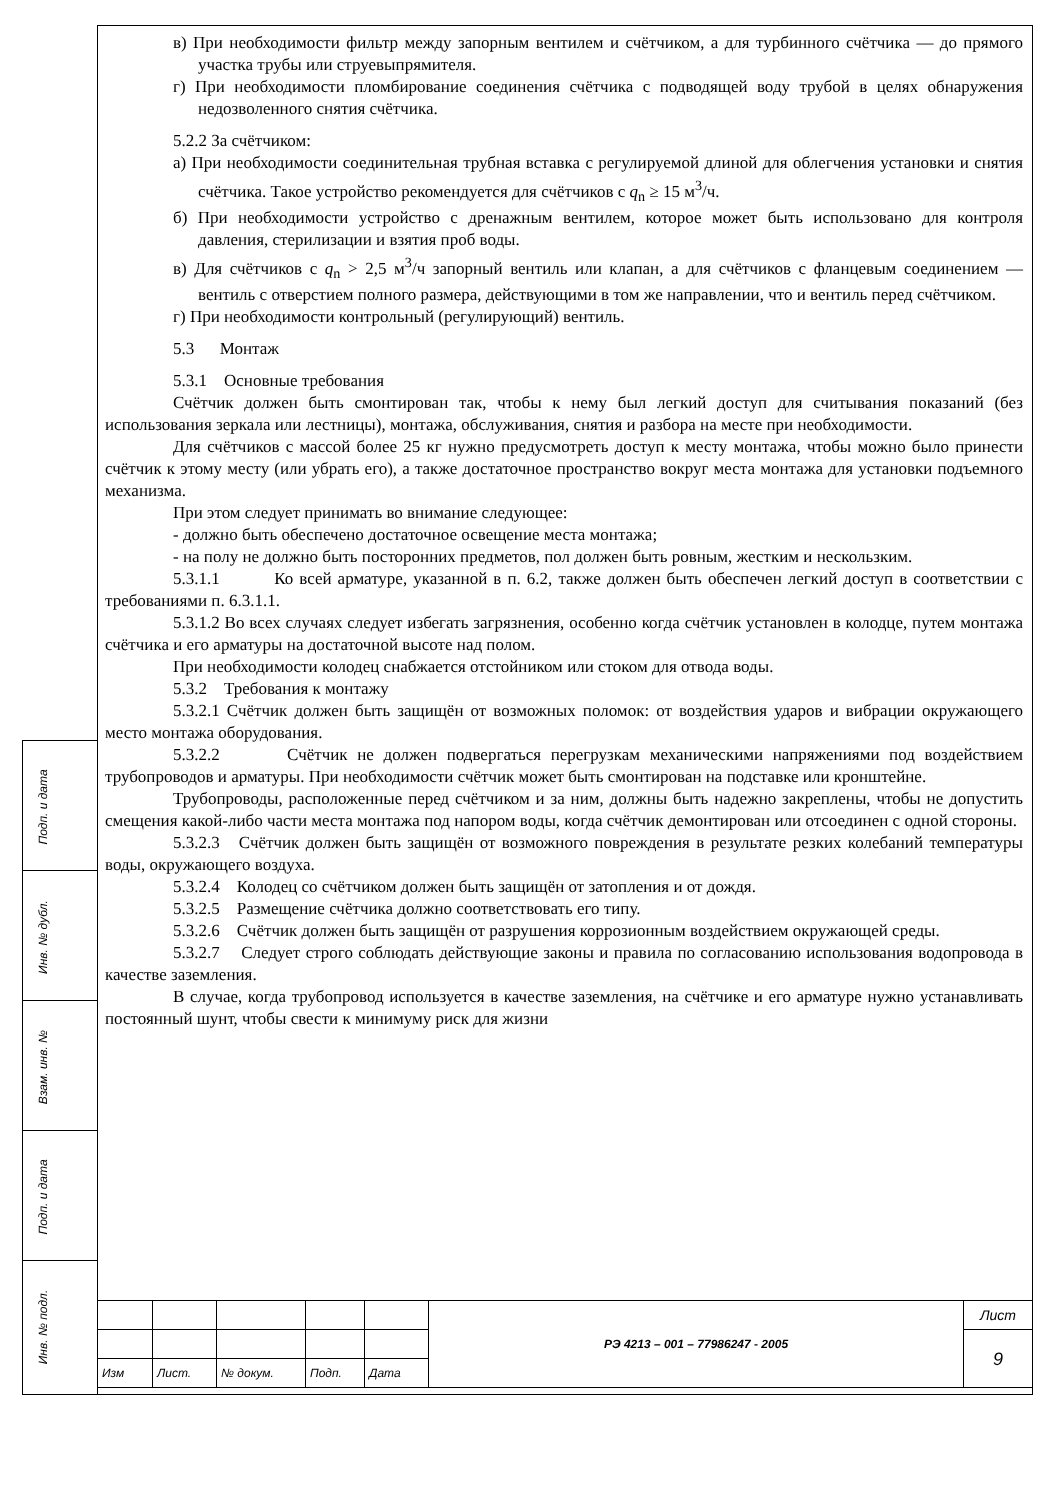Подп. и дата
Инв. № дубл.
Взам. инв. №
Подп. и дата
Инв. № подл.
в) При необходимости фильтр между запорным вентилем и счётчиком, а для турбинного счётчика — до прямого участка трубы или струевыпрямителя.
г) При необходимости пломбирование соединения счётчика с подводящей воду трубой в целях обнаружения недозволенного снятия счётчика.
5.2.2 За счётчиком:
а) При необходимости соединительная трубная вставка с регулируемой длиной для облегчения установки и снятия счётчика. Такое устройство рекомендуется для счётчиков с q<sub>n</sub> ≥ 15 м<sup>3</sup>/ч.
б) При необходимости устройство с дренажным вентилем, которое может быть использовано для контроля давления, стерилизации и взятия проб воды.
в) Для счётчиков с q<sub>n</sub> > 2,5 м<sup>3</sup>/ч запорный вентиль или клапан, а для счётчиков с фланцевым соединением — вентиль с отверстием полного размера, действующими в том же направлении, что и вентиль перед счётчиком.
г) При необходимости контрольный (регулирующий) вентиль.
5.3 Монтаж
5.3.1 Основные требования
Счётчик должен быть смонтирован так, чтобы к нему был легкий доступ для считывания показаний (без использования зеркала или лестницы), монтажа, обслуживания, снятия и разбора на месте при необходимости.
Для счётчиков с массой более 25 кг нужно предусмотреть доступ к месту монтажа, чтобы можно было принести счётчик к этому месту (или убрать его), а также достаточное пространство вокруг места монтажа для установки подъемного механизма.
При этом следует принимать во внимание следующее:
- должно быть обеспечено достаточное освещение места монтажа;
- на полу не должно быть посторонних предметов, пол должен быть ровным, жестким и нескользким.
5.3.1.1 Ко всей арматуре, указанной в п. 6.2, также должен быть обеспечен легкий доступ в соответствии с требованиями п. 6.3.1.1.
5.3.1.2 Во всех случаях следует избегать загрязнения, особенно когда счётчик установлен в колодце, путем монтажа счётчика и его арматуры на достаточной высоте над полом.
При необходимости колодец снабжается отстойником или стоком для отвода воды.
5.3.2 Требования к монтажу
5.3.2.1 Счётчик должен быть защищён от возможных поломок: от воздействия ударов и вибрации окружающего место монтажа оборудования.
5.3.2.2 Счётчик не должен подвергаться перегрузкам механическими напряжениями под воздействием трубопроводов и арматуры. При необходимости счётчик может быть смонтирован на подставке или кронштейне.
Трубопроводы, расположенные перед счётчиком и за ним, должны быть надежно закреплены, чтобы не допустить смещения какой-либо части места монтажа под напором воды, когда счётчик демонтирован или отсоединен с одной стороны.
5.3.2.3 Счётчик должен быть защищён от возможного повреждения в результате резких колебаний температуры воды, окружающего воздуха.
5.3.2.4 Колодец со счётчиком должен быть защищён от затопления и от дождя.
5.3.2.5 Размещение счётчика должно соответствовать его типу.
5.3.2.6 Счётчик должен быть защищён от разрушения коррозионным воздействием окружающей среды.
5.3.2.7 Следует строго соблюдать действующие законы и правила по согласованию использования водопровода в качестве заземления.
В случае, когда трубопровод используется в качестве заземления, на счётчике и его арматуре нужно устанавливать постоянный шунт, чтобы свести к минимуму риск для жизни
| | | | | | РЭ 4213 – 001 – 77986247 - 2005 | Лист |
| | | | | | | 9 |
| Изм | Лист. | № докум. | Подп. | Дата | | |